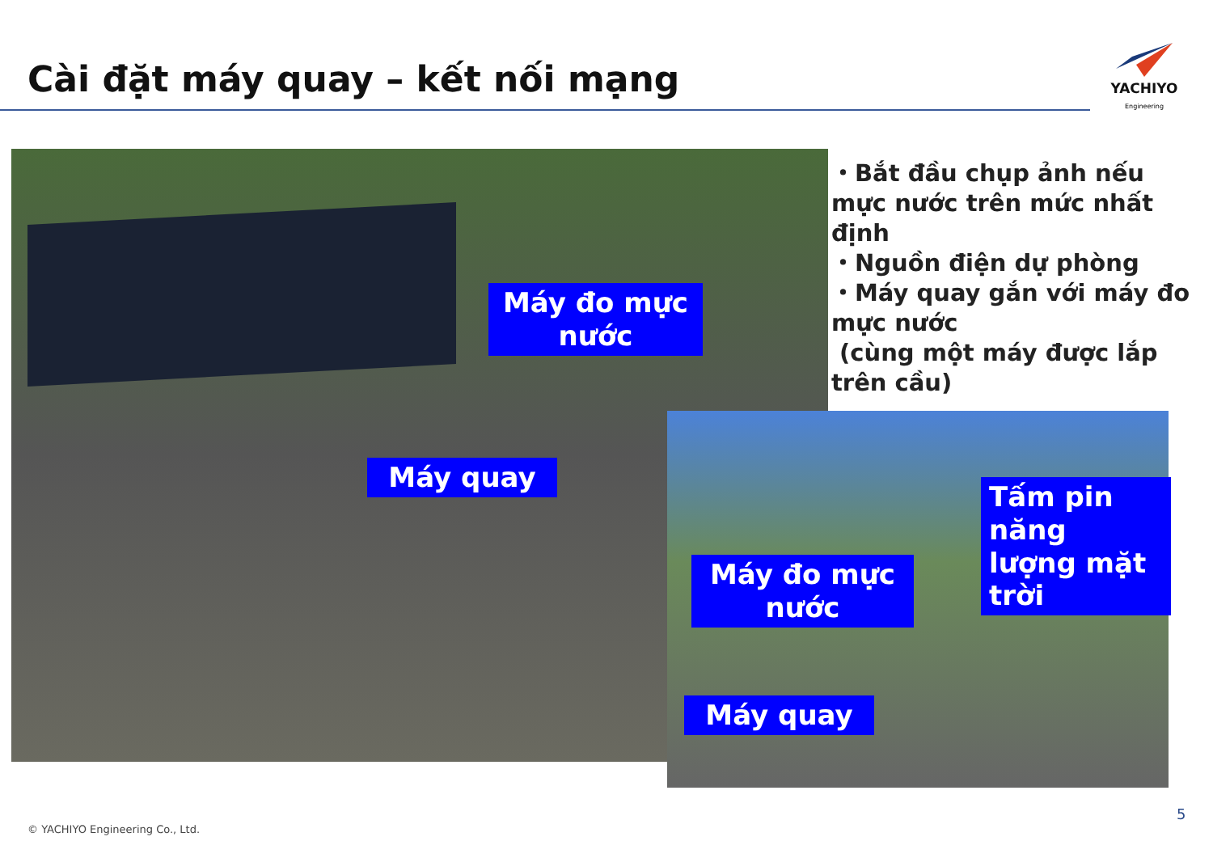Cài đặt máy quay – kết nối mạng
YACHIYO
Engineering
Máy đo mực nước
Máy quay
Máy đo mực nước
Máy quay
Tấm pin năng lượng mặt trời
・Bắt đầu chụp ảnh nếu mực nước trên mức nhất định
・Nguồn điện dự phòng
・Máy quay gắn với máy đo mực nước
(cùng một máy được lắp trên cầu)
© YACHIYO Engineering Co., Ltd.
5